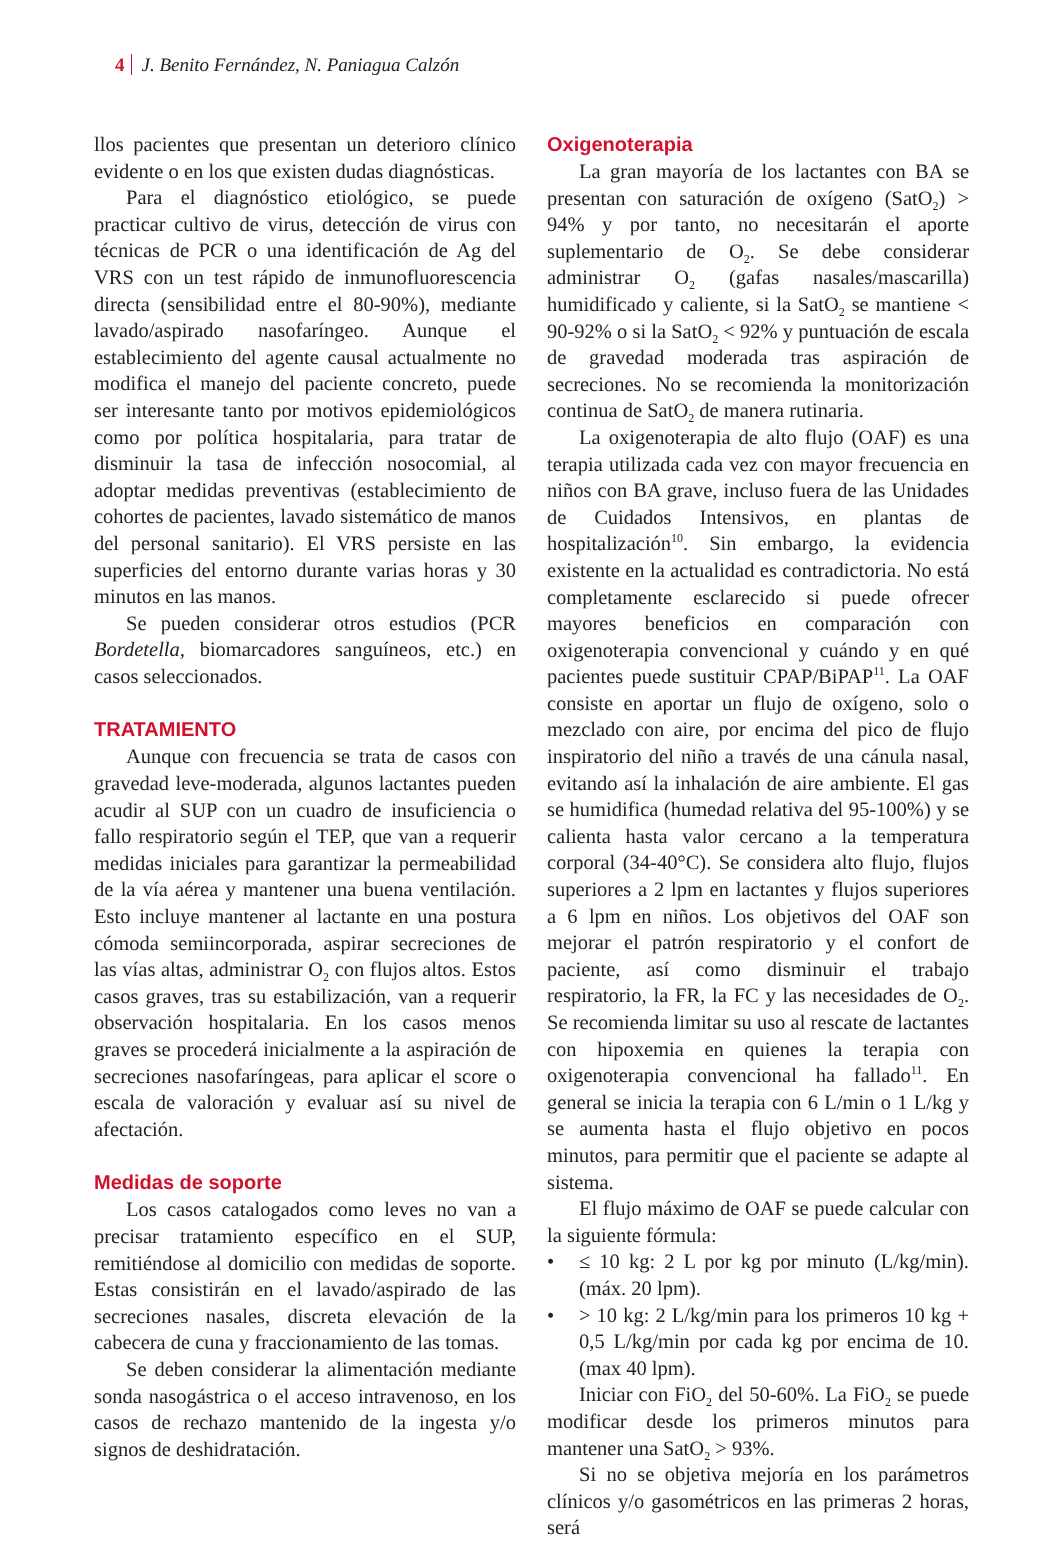4 J. Benito Fernández, N. Paniagua Calzón
llos pacientes que presentan un deterioro clínico evidente o en los que existen dudas diagnósticas.
Para el diagnóstico etiológico, se puede practicar cultivo de virus, detección de virus con técnicas de PCR o una identificación de Ag del VRS con un test rápido de inmunofluorescencia directa (sensibilidad entre el 80-90%), mediante lavado/aspirado nasofaríngeo. Aunque el establecimiento del agente causal actualmente no modifica el manejo del paciente concreto, puede ser interesante tanto por motivos epidemiológicos como por política hospitalaria, para tratar de disminuir la tasa de infección nosocomial, al adoptar medidas preventivas (establecimiento de cohortes de pacientes, lavado sistemático de manos del personal sanitario). El VRS persiste en las superficies del entorno durante varias horas y 30 minutos en las manos.
Se pueden considerar otros estudios (PCR Bordetella, biomarcadores sanguíneos, etc.) en casos seleccionados.
TRATAMIENTO
Aunque con frecuencia se trata de casos con gravedad leve-moderada, algunos lactantes pueden acudir al SUP con un cuadro de insuficiencia o fallo respiratorio según el TEP, que van a requerir medidas iniciales para garantizar la permeabilidad de la vía aérea y mantener una buena ventilación. Esto incluye mantener al lactante en una postura cómoda semiincorporada, aspirar secreciones de las vías altas, administrar O<sub>2</sub> con flujos altos. Estos casos graves, tras su estabilización, van a requerir observación hospitalaria. En los casos menos graves se procederá inicialmente a la aspiración de secreciones nasofaríngeas, para aplicar el score o escala de valoración y evaluar así su nivel de afectación.
Medidas de soporte
Los casos catalogados como leves no van a precisar tratamiento específico en el SUP, remitiéndose al domicilio con medidas de soporte. Estas consistirán en el lavado/aspirado de las secreciones nasales, discreta elevación de la cabecera de cuna y fraccionamiento de las tomas.
Se deben considerar la alimentación mediante sonda nasogástrica o el acceso intravenoso, en los casos de rechazo mantenido de la ingesta y/o signos de deshidratación.
Oxigenoterapia
La gran mayoría de los lactantes con BA se presentan con saturación de oxígeno (SatO<sub>2</sub>) > 94% y por tanto, no necesitarán el aporte suplementario de O<sub>2</sub>. Se debe considerar administrar O<sub>2</sub> (gafas nasales/mascarilla) humidificado y caliente, si la SatO<sub>2</sub> se mantiene < 90-92% o si la SatO<sub>2</sub> < 92% y puntuación de escala de gravedad moderada tras aspiración de secreciones. No se recomienda la monitorización continua de SatO<sub>2</sub> de manera rutinaria.
La oxigenoterapia de alto flujo (OAF) es una terapia utilizada cada vez con mayor frecuencia en niños con BA grave, incluso fuera de las Unidades de Cuidados Intensivos, en plantas de hospitalización<sup>10</sup>. Sin embargo, la evidencia existente en la actualidad es contradictoria. No está completamente esclarecido si puede ofrecer mayores beneficios en comparación con oxigenoterapia convencional y cuándo y en qué pacientes puede sustituir CPAP/BiPAP<sup>11</sup>. La OAF consiste en aportar un flujo de oxígeno, solo o mezclado con aire, por encima del pico de flujo inspiratorio del niño a través de una cánula nasal, evitando así la inhalación de aire ambiente. El gas se humidifica (humedad relativa del 95-100%) y se calienta hasta valor cercano a la temperatura corporal (34-40°C). Se considera alto flujo, flujos superiores a 2 lpm en lactantes y flujos superiores a 6 lpm en niños. Los objetivos del OAF son mejorar el patrón respiratorio y el confort de paciente, así como disminuir el trabajo respiratorio, la FR, la FC y las necesidades de O<sub>2</sub>. Se recomienda limitar su uso al rescate de lactantes con hipoxemia en quienes la terapia con oxigenoterapia convencional ha fallado<sup>11</sup>. En general se inicia la terapia con 6 L/min o 1 L/kg y se aumenta hasta el flujo objetivo en pocos minutos, para permitir que el paciente se adapte al sistema.
El flujo máximo de OAF se puede calcular con la siguiente fórmula:
• ≤ 10 kg: 2 L por kg por minuto (L/kg/min). (máx. 20 lpm).
• > 10 kg: 2 L/kg/min para los primeros 10 kg + 0,5 L/kg/min por cada kg por encima de 10. (max 40 lpm).
Iniciar con FiO<sub>2</sub> del 50-60%. La FiO<sub>2</sub> se puede modificar desde los primeros minutos para mantener una SatO<sub>2</sub> > 93%.
Si no se objetiva mejoría en los parámetros clínicos y/o gasométricos en las primeras 2 horas, será